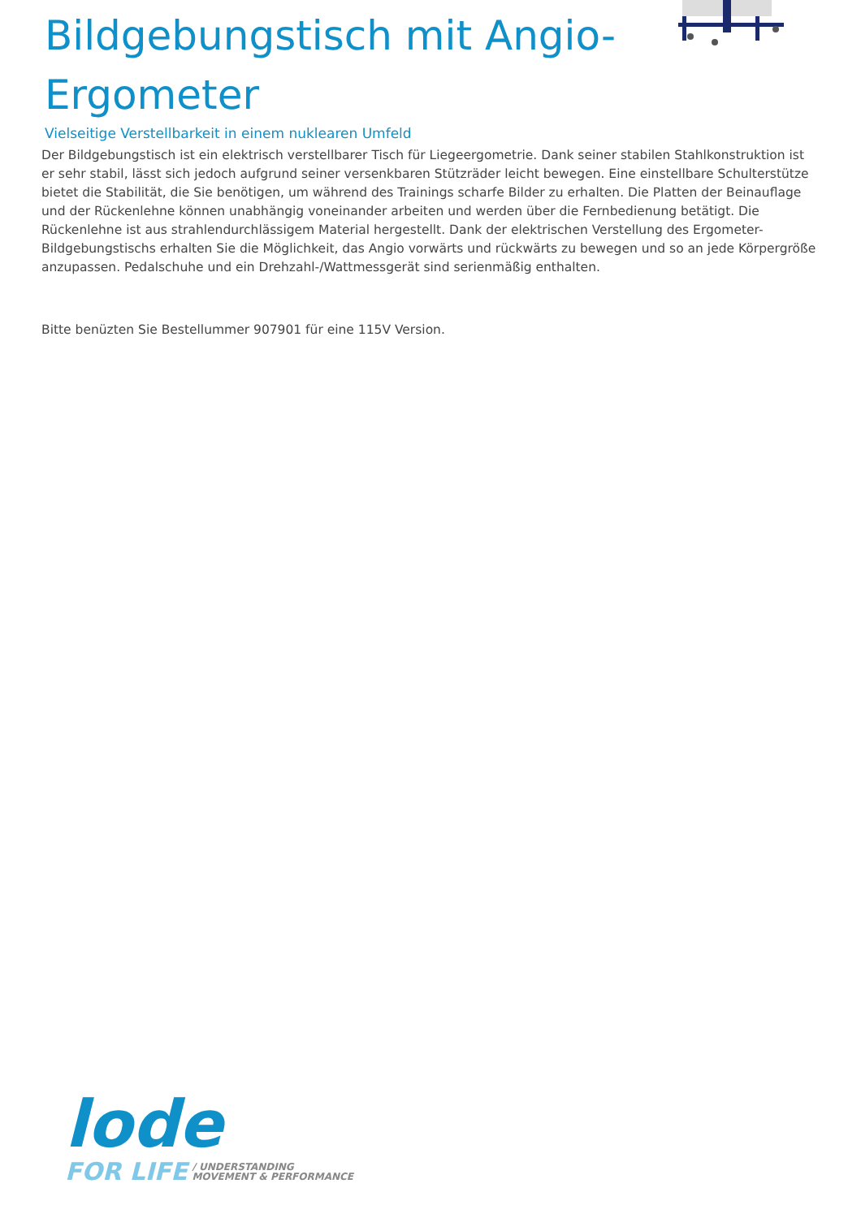Bildgebungstisch mit Angio-
Ergometer
Vielseitige Verstellbarkeit in einem nuklearen Umfeld
Der Bildgebungstisch ist ein elektrisch verstellbarer Tisch für Liegeergometrie. Dank seiner stabilen Stahlkonstruktion ist er sehr stabil, lässt sich jedoch aufgrund seiner versenkbaren Stützräder leicht bewegen. Eine einstellbare Schulterstütze bietet die Stabilität, die Sie benötigen, um während des Trainings scharfe Bilder zu erhalten. Die Platten der Beinauflage und der Rückenlehne können unabhängig voneinander arbeiten und werden über die Fernbedienung betätigt. Die Rückenlehne ist aus strahlendurchlässigem Material hergestellt. Dank der elektrischen Verstellung des Ergometer-Bildgebungstischs erhalten Sie die Möglichkeit, das Angio vorwärts und rückwärts zu bewegen und so an jede Körpergröße anzupassen. Pedalschuhe und ein Drehzahl-/Wattmessgerät sind serienmäßig enthalten.
Bitte benüzten Sie Bestellummer 907901 für eine 115V Version.
lode
FOR LIFE / UNDERSTANDING
MOVEMENT & PERFORMANCE